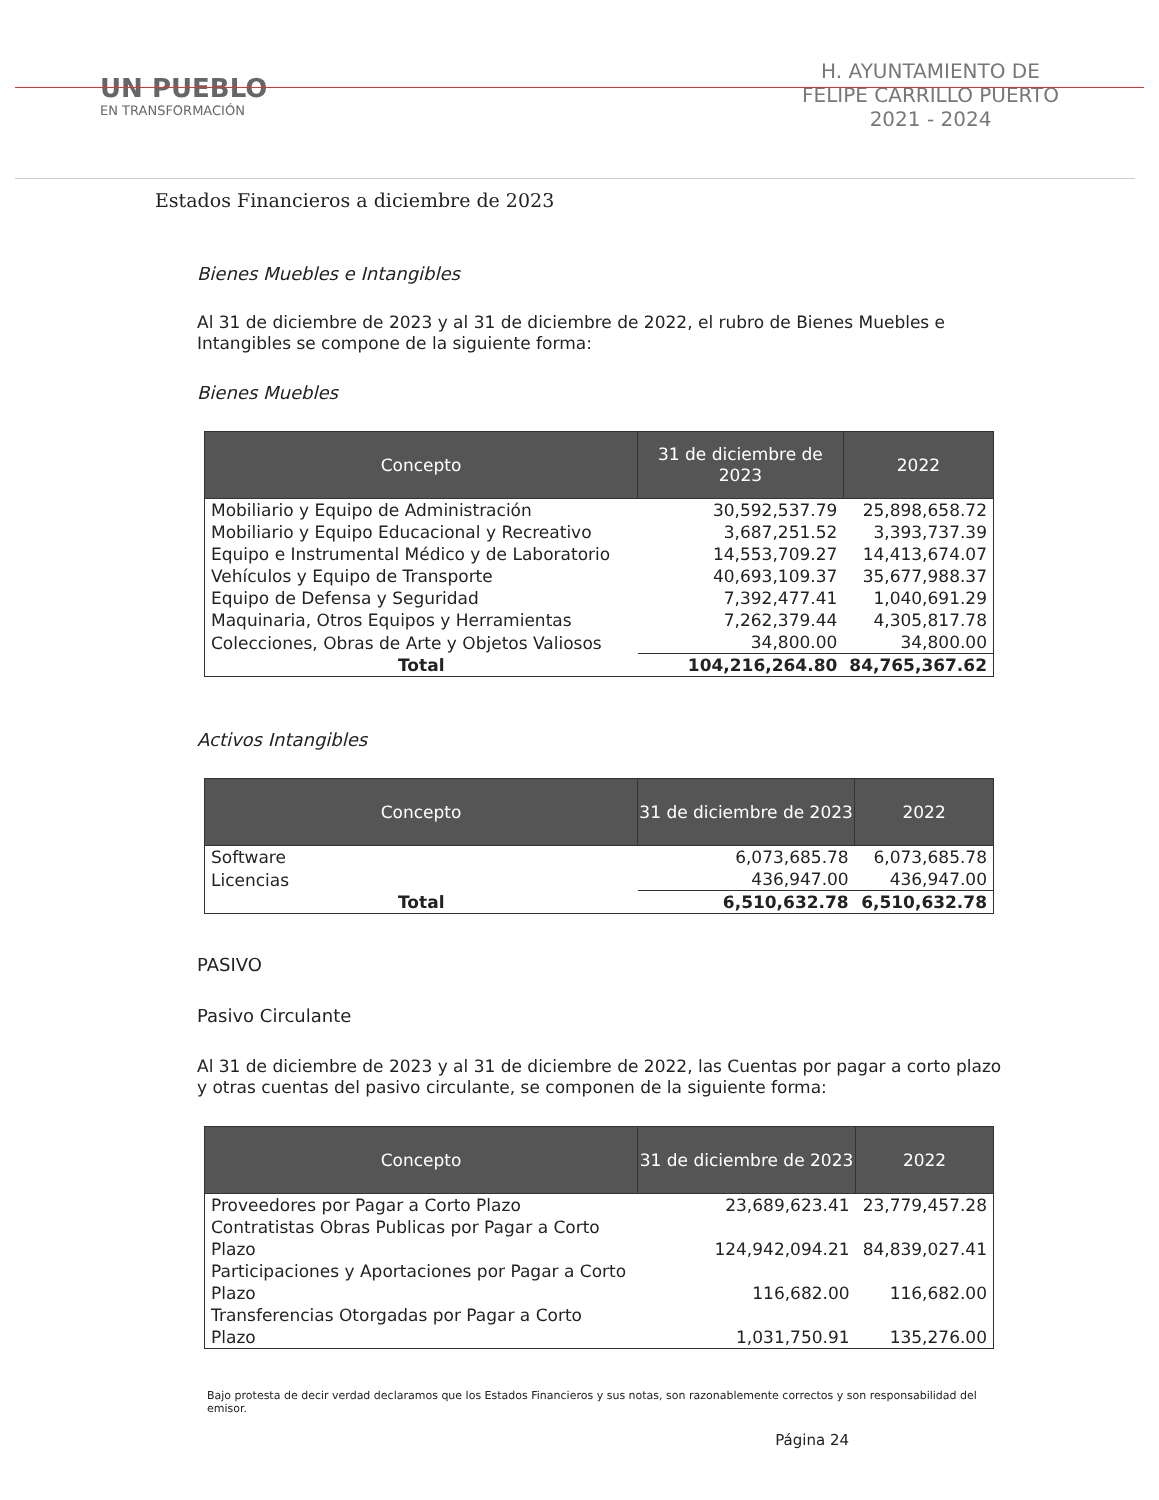UN PUEBLO
EN TRANSFORMACIÓN
H. AYUNTAMIENTO DE
FELIPE CARRILLO PUERTO
2021 - 2024
Estados Financieros a diciembre de 2023
Bienes Muebles e Intangibles
Al 31 de diciembre de 2023 y al 31 de diciembre de 2022, el rubro de Bienes Muebles e Intangibles se compone de la siguiente forma:
Bienes Muebles
| Concepto | 31 de diciembre de 2023 | 2022 |
| --- | --- | --- |
| Mobiliario y Equipo de Administración | 30,592,537.79 | 25,898,658.72 |
| Mobiliario y Equipo Educacional y Recreativo | 3,687,251.52 | 3,393,737.39 |
| Equipo e Instrumental Médico y de Laboratorio | 14,553,709.27 | 14,413,674.07 |
| Vehículos y Equipo de Transporte | 40,693,109.37 | 35,677,988.37 |
| Equipo de Defensa y Seguridad | 7,392,477.41 | 1,040,691.29 |
| Maquinaria, Otros Equipos y Herramientas | 7,262,379.44 | 4,305,817.78 |
| Colecciones, Obras de Arte y Objetos Valiosos | 34,800.00 | 34,800.00 |
| Total | 104,216,264.80 | 84,765,367.62 |
Activos Intangibles
| Concepto | 31 de diciembre de 2023 | 2022 |
| --- | --- | --- |
| Software | 6,073,685.78 | 6,073,685.78 |
| Licencias | 436,947.00 | 436,947.00 |
| Total | 6,510,632.78 | 6,510,632.78 |
PASIVO
Pasivo Circulante
Al 31 de diciembre de 2023 y al 31 de diciembre de 2022, las Cuentas por pagar a corto plazo y otras cuentas del pasivo circulante, se componen de la siguiente forma:
| Concepto | 31 de diciembre de 2023 | 2022 |
| --- | --- | --- |
| Proveedores por Pagar a Corto Plazo | 23,689,623.41 | 23,779,457.28 |
| Contratistas Obras Publicas por Pagar a Corto Plazo | 124,942,094.21 | 84,839,027.41 |
| Participaciones y Aportaciones por Pagar a Corto Plazo | 116,682.00 | 116,682.00 |
| Transferencias Otorgadas por Pagar a Corto Plazo | 1,031,750.91 | 135,276.00 |
Bajo protesta de decir verdad declaramos que los Estados Financieros y sus notas, son razonablemente correctos y son responsabilidad del emisor.
Página 24